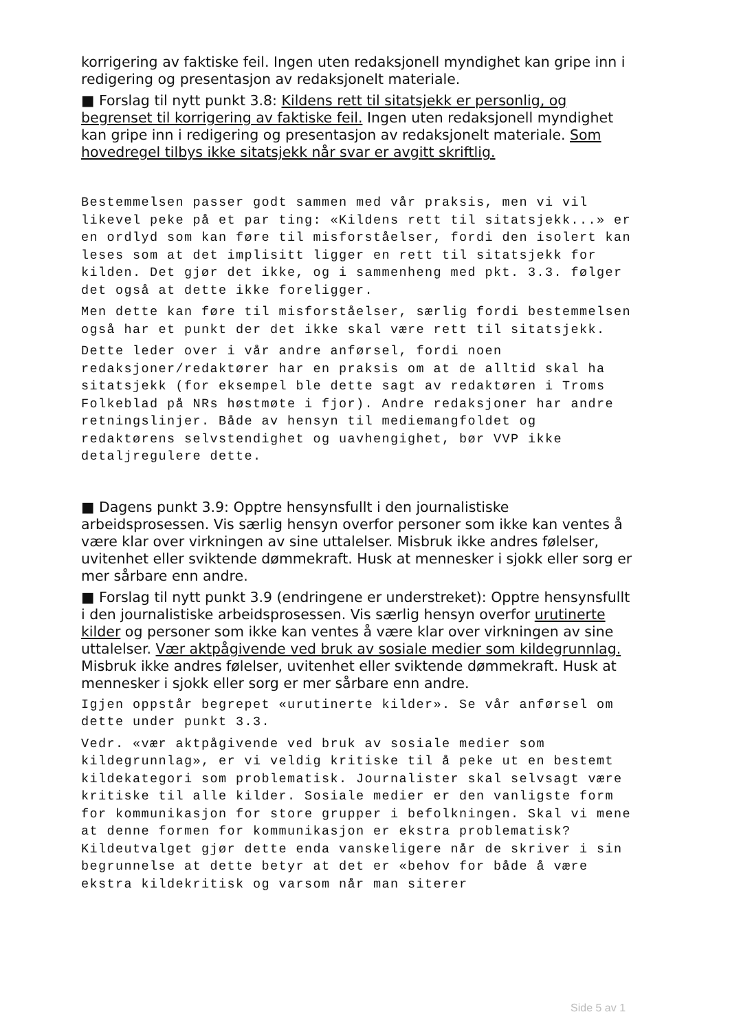korrigering av faktiske feil. Ingen uten redaksjonell myndighet kan gripe inn i redigering og presentasjon av redaksjonelt materiale.
■ Forslag til nytt punkt 3.8: Kildens rett til sitatsjekk er personlig, og begrenset til korrigering av faktiske feil. Ingen uten redaksjonell myndighet kan gripe inn i redigering og presentasjon av redaksjonelt materiale. Som hovedregel tilbys ikke sitatsjekk når svar er avgitt skriftlig.
Bestemmelsen passer godt sammen med vår praksis, men vi vil likevel peke på et par ting: «Kildens rett til sitatsjekk...» er en ordlyd som kan føre til misforståelser, fordi den isolert kan leses som at det implisitt ligger en rett til sitatsjekk for kilden. Det gjør det ikke, og i sammenheng med pkt. 3.3. følger det også at dette ikke foreligger.
Men dette kan føre til misforståelser, særlig fordi bestemmelsen også har et punkt der det ikke skal være rett til sitatsjekk.
Dette leder over i vår andre anførsel, fordi noen redaksjoner/redaktører har en praksis om at de alltid skal ha sitatsjekk (for eksempel ble dette sagt av redaktøren i Troms Folkeblad på NRs høstmøte i fjor). Andre redaksjoner har andre retningslinjer. Både av hensyn til mediemangfoldet og redaktørens selvstendighet og uavhengighet, bør VVP ikke detaljregulere dette.
■ Dagens punkt 3.9: Opptre hensynsfullt i den journalistiske arbeidsprosessen. Vis særlig hensyn overfor personer som ikke kan ventes å være klar over virkningen av sine uttalelser. Misbruk ikke andres følelser, uvitenhet eller sviktende dømmekraft. Husk at mennesker i sjokk eller sorg er mer sårbare enn andre.
■ Forslag til nytt punkt 3.9 (endringene er understreket): Opptre hensynsfullt i den journalistiske arbeidsprosessen. Vis særlig hensyn overfor urutinerte kilder og personer som ikke kan ventes å være klar over virkningen av sine uttalelser. Vær aktpågivende ved bruk av sosiale medier som kildegrunnlag. Misbruk ikke andres følelser, uvitenhet eller sviktende dømmekraft. Husk at mennesker i sjokk eller sorg er mer sårbare enn andre.
Igjen oppstår begrepet «urutinerte kilder». Se vår anførsel om dette under punkt 3.3.
Vedr. «vær aktpågivende ved bruk av sosiale medier som kildegrunnlag», er vi veldig kritiske til å peke ut en bestemt kildekategori som problematisk. Journalister skal selvsagt være kritiske til alle kilder. Sosiale medier er den vanligste form for kommunikasjon for store grupper i befolkningen. Skal vi mene at denne formen for kommunikasjon er ekstra problematisk? Kildeutvalget gjør dette enda vanskeligere når de skriver i sin begrunnelse at dette betyr at det er «behov for både å være ekstra kildekritisk og varsom når man siterer
Side 5 av 1